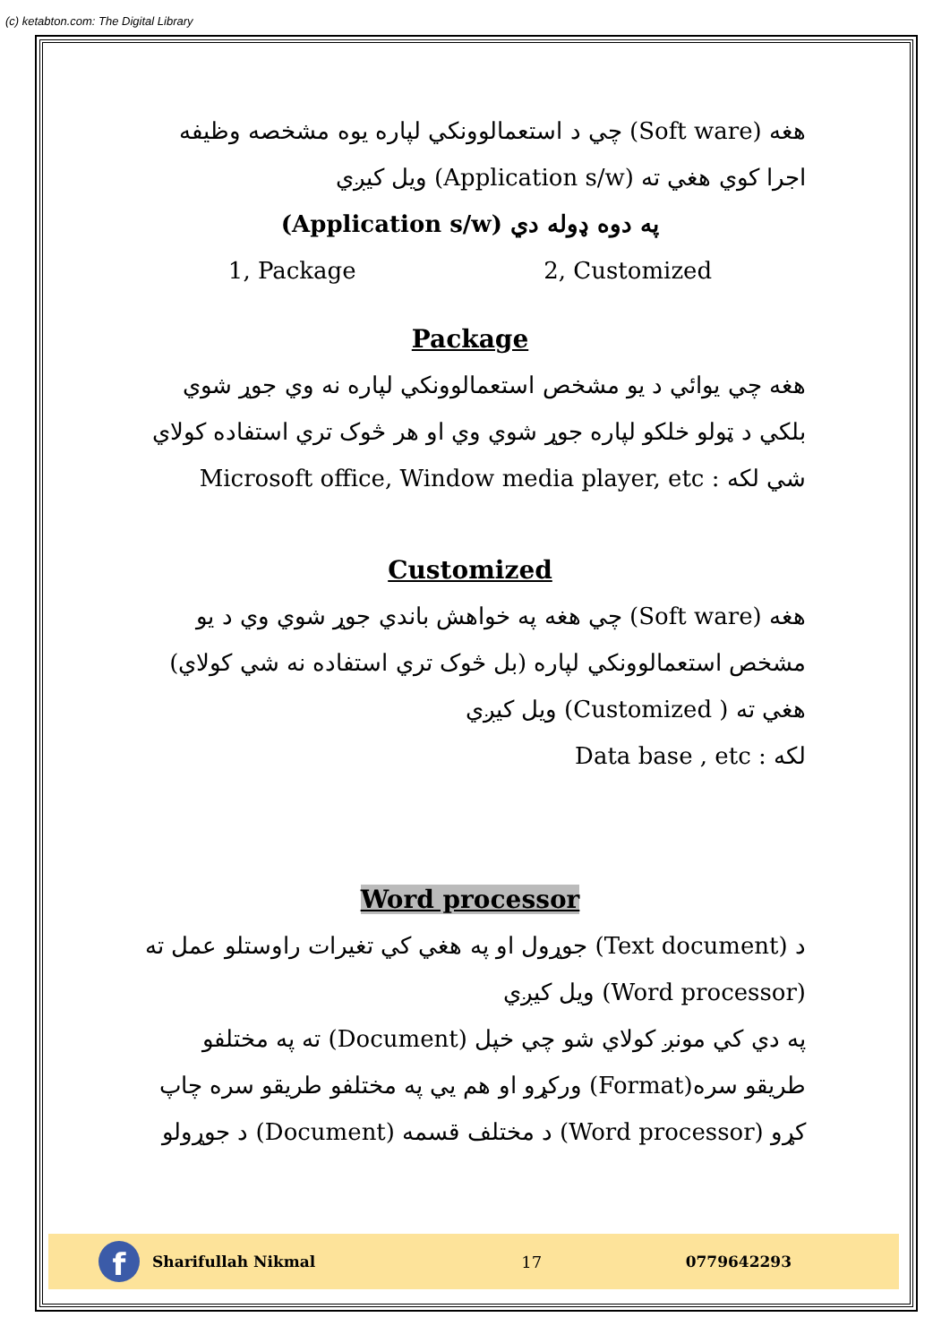(c) ketabton.com: The Digital Library
هغه (Soft ware) چي د استعمالوونكي لپاره يوه مشخصه وظيفه اجرا كوي هغي ته (Application s/w) ويل كيږي
(Application s/w) په دوه ډوله دي
1, Package 2, Customized
Package
هغه چي يوائي د يو مشخص استعمالوونكي لپاره نه وي جوړ شوي بلكي د ټولو خلكو لپاره جوړ شوي وي او هر څوک تري استفاده كولاي شي لكه : Microsoft office, Window media player, etc
Customized
هغه (Soft ware) چي هغه په خواهش باندي جوړ شوي وي د يو مشخص استعمالوونكي لپاره (بل څوک تري استفاده نه شي كولاي) هغي ته ( Customized) ويل كيږي
لكه : Data base , etc
Word processor
د (Text document) جوړول او په هغي كي تغيرات راوستلو عمل ته (Word processor) ويل كيږي
په دي كي مونږ كولاي شو چي خپل (Document) ته په مختلفو طريقو سره(Format) وركړو او هم يي په مختلفو طريقو سره چاپ كړو (Word processor) د مختلف قسمه (Document) د جوړولو
f
Sharifullah Nikmal 17 0779642293